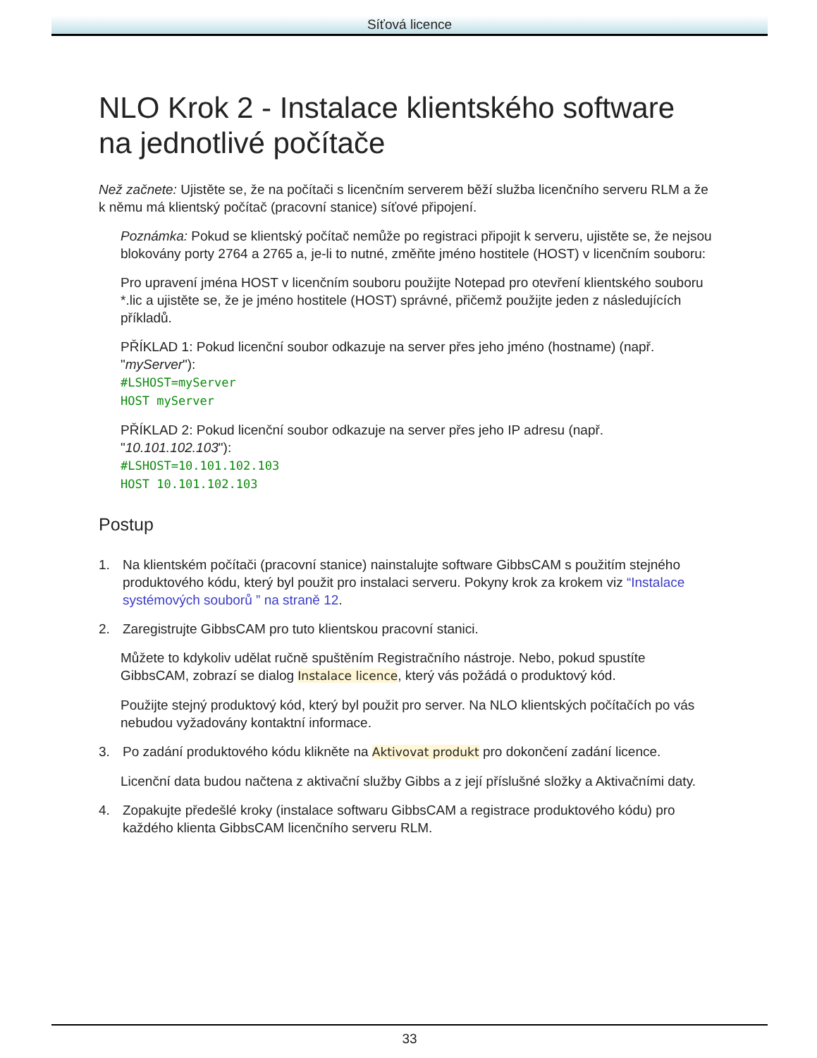Síťová licence
NLO Krok 2 - Instalace klientského software na jednotlivé počítače
Než začnete: Ujistěte se, že na počítači s licenčním serverem běží služba licenčního serveru RLM a že k němu má klientský počítač (pracovní stanice) síťové připojení.
Poznámka: Pokud se klientský počítač nemůže po registraci připojit k serveru, ujistěte se, že nejsou blokovány porty 2764 a 2765 a, je-li to nutné, změňte jméno hostitele (HOST) v licenčním souboru:
Pro upravení jména HOST v licenčním souboru použijte Notepad pro otevření klientského souboru *.lic a ujistěte se, že je jméno hostitele (HOST) správné, přičemž použijte jeden z následujících příkladů.
PŘÍKLAD 1: Pokud licenční soubor odkazuje na server přes jeho jméno (hostname) (např. "myServer"):
#LSHOST=myServer
HOST myServer
PŘÍKLAD 2: Pokud licenční soubor odkazuje na server přes jeho IP adresu (např. "10.101.102.103"):
#LSHOST=10.101.102.103
HOST 10.101.102.103
Postup
1. Na klientském počítači (pracovní stanice) nainstalujte software GibbsCAM s použitím stejného produktového kódu, který byl použit pro instalaci serveru. Pokyny krok za krokem viz “Instalace systémových souborů ” na straně 12.
2. Zaregistrujte GibbsCAM pro tuto klientskou pracovní stanici.
Můžete to kdykoliv udělat ručně spuštěním Registračního nástroje. Nebo, pokud spustíte GibbsCAM, zobrazí se dialog Instalace licence, který vás požádá o produktový kód.
Použijte stejný produktový kód, který byl použit pro server. Na NLO klientských počítačích po vás nebudou vyžadovány kontaktní informace.
3. Po zadání produktového kódu klikněte na Aktivovat produkt pro dokončení zadání licence.
Licenční data budou načtena z aktivační služby Gibbs a z její příslušné složky a Aktivačními daty.
4. Zopakujte předešlé kroky (instalace softwaru GibbsCAM a registrace produktového kódu) pro každého klienta GibbsCAM licenčního serveru RLM.
33